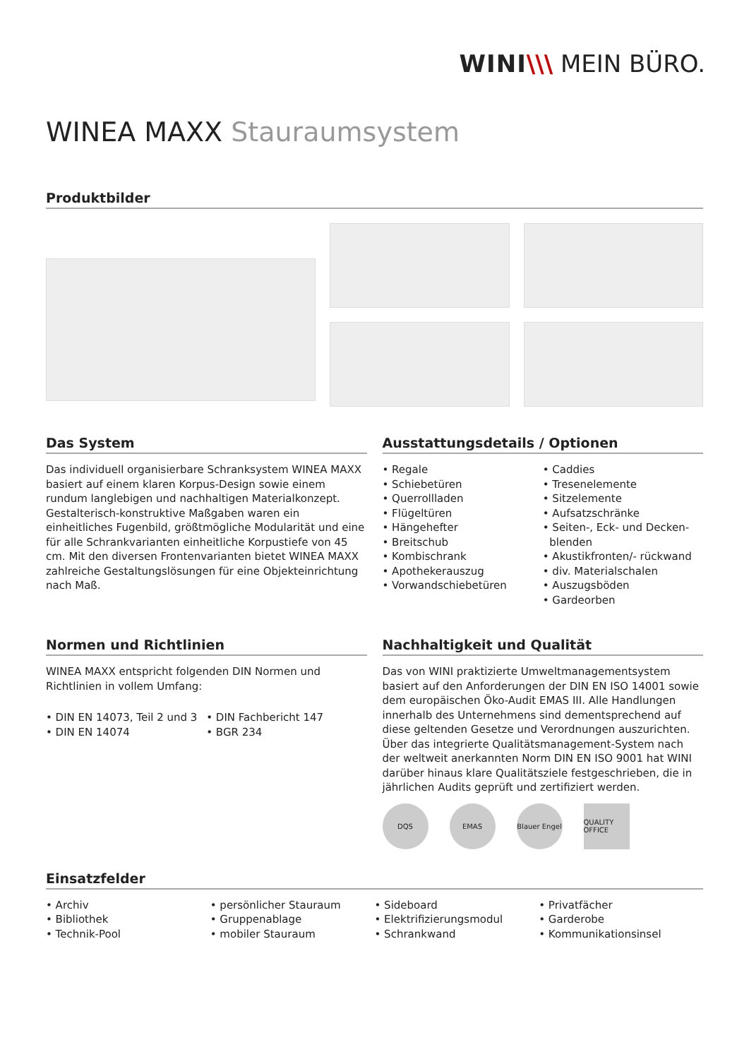WINI\\\ MEIN BÜRO.
WINEA MAXX Stauraumsystem
Produktbilder
Das System
Das individuell organisierbare Schranksystem WINEA MAXX basiert auf einem klaren Korpus-Design sowie einem rundum langlebigen und nachhaltigen Materialkonzept. Gestalterisch-konstruktive Maßgaben waren ein einheitliches Fugenbild, größtmögliche Modularität und eine für alle Schrankvarianten einheitliche Korpustiefe von 45 cm. Mit den diversen Frontenvarianten bietet WINEA MAXX zahlreiche Gestaltungslösungen für eine Objekteinrichtung nach Maß.
Ausstattungsdetails / Optionen
• Regale
• Schiebetüren
• Querrollladen
• Flügeltüren
• Hängehefter
• Breitschub
• Kombischrank
• Apothekerauszug
• Vorwandschiebetüren
• Caddies
• Tresenelemente
• Sitzelemente
• Aufsatzschränke
• Seiten-, Eck- und Decken-
blenden
• Akustikfronten/- rückwand
• div. Materialschalen
• Auszugsböden
• Gardeorben
Normen und Richtlinien
WINEA MAXX entspricht folgenden DIN Normen und Richtlinien in vollem Umfang:
• DIN EN 14073, Teil 2 und 3
• DIN EN 14074
• DIN Fachbericht 147
• BGR 234
Nachhaltigkeit und Qualität
Das von WINI praktizierte Umweltmanagementsystem basiert auf den Anforderungen der DIN EN ISO 14001 sowie dem europäischen Öko-Audit EMAS III. Alle Handlungen innerhalb des Unternehmens sind dementsprechend auf diese geltenden Gesetze und Verordnungen auszurichten. Über das integrierte Qualitätsmanagement-System nach der weltweit anerkannten Norm DIN EN ISO 9001 hat WINI darüber hinaus klare Qualitätsziele festgeschrieben, die in jährlichen Audits geprüft und zertifiziert werden.
DQS EMAS Blauer Engel
QUALITY OFFICE
Einsatzfelder
• Archiv
• Bibliothek
• Technik-Pool
• persönlicher Stauraum
• Gruppenablage
• mobiler Stauraum
• Sideboard
• Elektrifizierungsmodul
• Schrankwand
• Privatfächer
• Garderobe
• Kommunikationsinsel